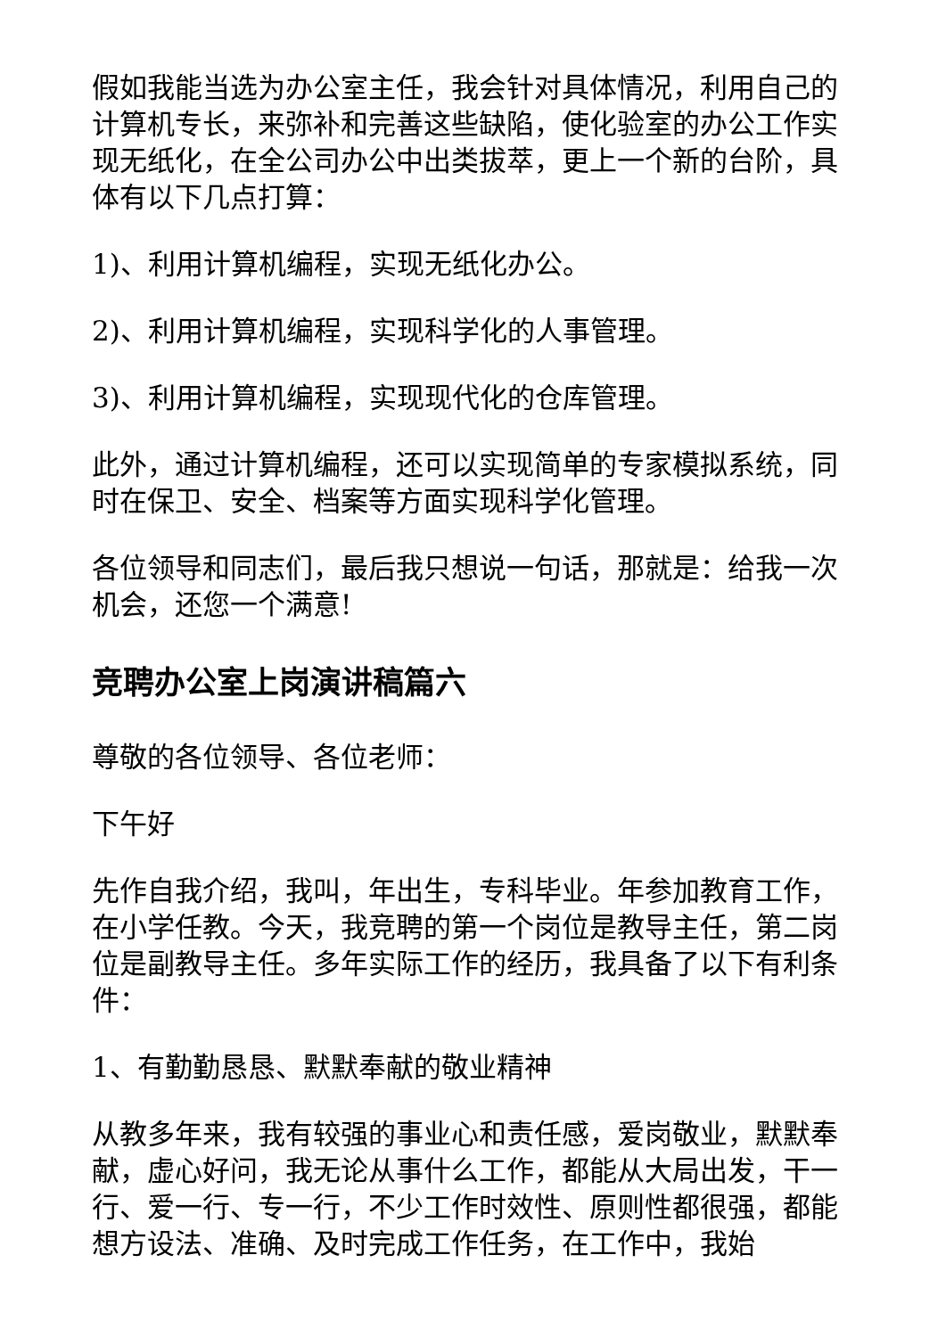假如我能当选为办公室主任，我会针对具体情况，利用自己的计算机专长，来弥补和完善这些缺陷，使化验室的办公工作实现无纸化，在全公司办公中出类拔萃，更上一个新的台阶，具体有以下几点打算：
1)、利用计算机编程，实现无纸化办公。
2)、利用计算机编程，实现科学化的人事管理。
3)、利用计算机编程，实现现代化的仓库管理。
此外，通过计算机编程，还可以实现简单的专家模拟系统，同时在保卫、安全、档案等方面实现科学化管理。
各位领导和同志们，最后我只想说一句话，那就是：给我一次机会，还您一个满意!
竞聘办公室上岗演讲稿篇六
尊敬的各位领导、各位老师：
下午好
先作自我介绍，我叫，年出生，专科毕业。年参加教育工作，在小学任教。今天，我竞聘的第一个岗位是教导主任，第二岗位是副教导主任。多年实际工作的经历，我具备了以下有利条件：
1、有勤勤恳恳、默默奉献的敬业精神
从教多年来，我有较强的事业心和责任感，爱岗敬业，默默奉献，虚心好问，我无论从事什么工作，都能从大局出发，干一行、爱一行、专一行，不少工作时效性、原则性都很强，都能想方设法、准确、及时完成工作任务，在工作中，我始